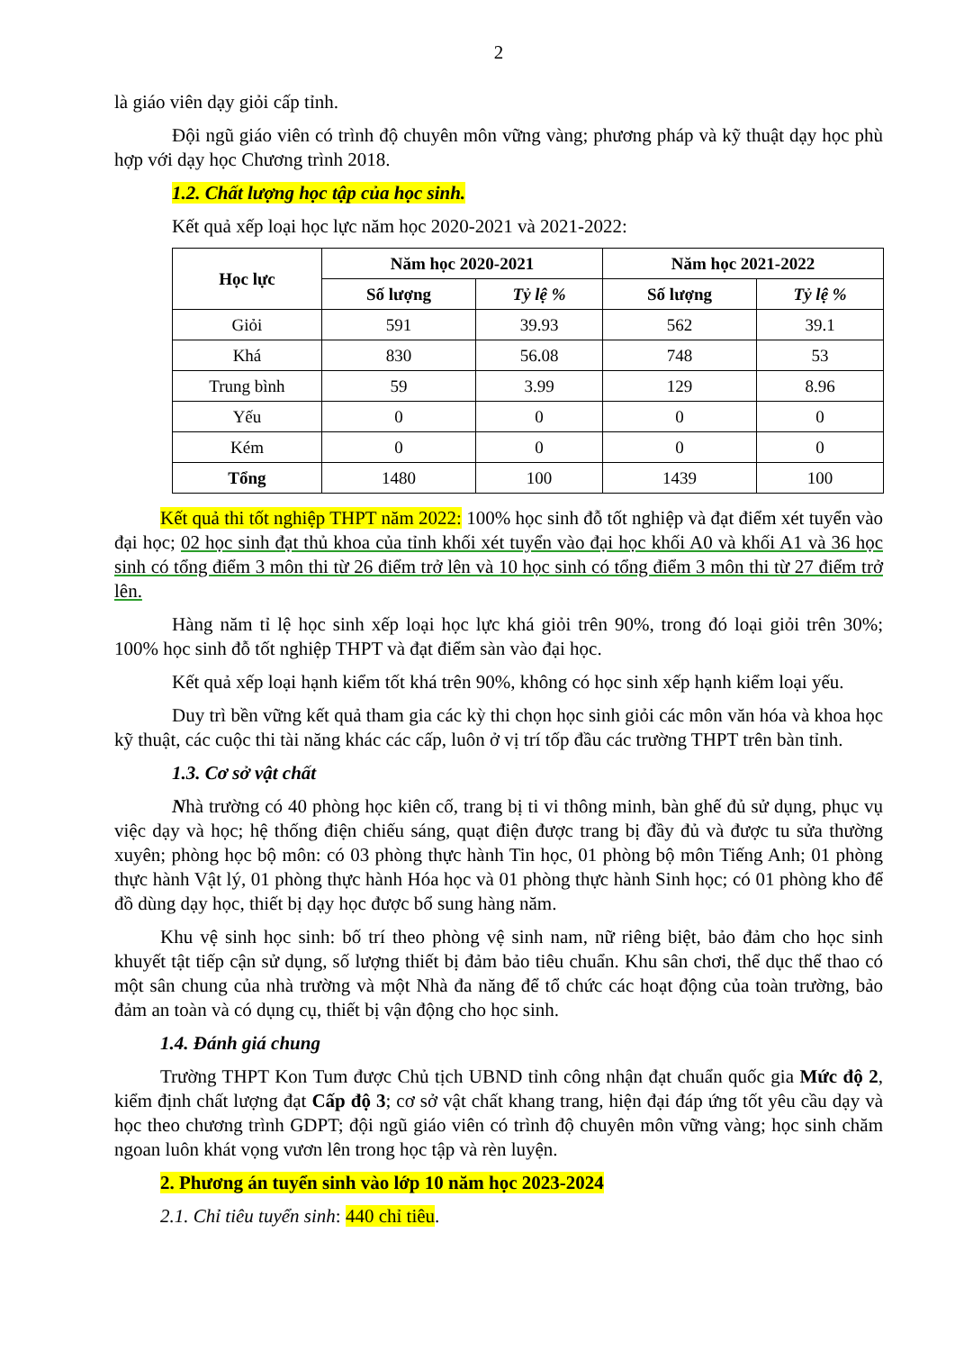2
là giáo viên dạy giỏi cấp tỉnh.
Đội ngũ giáo viên có trình độ chuyên môn vững vàng; phương pháp và kỹ thuật dạy học phù hợp với dạy học Chương trình 2018.
1.2. Chất lượng học tập của học sinh.
Kết quả xếp loại học lực năm học 2020-2021 và 2021-2022:
| Học lực | Năm học 2020-2021 | | Năm học 2021-2022 | |
| --- | --- | --- | --- | --- |
| | Số lượng | Tỷ lệ % | Số lượng | Tỷ lệ % |
| Giỏi | 591 | 39.93 | 562 | 39.1 |
| Khá | 830 | 56.08 | 748 | 53 |
| Trung bình | 59 | 3.99 | 129 | 8.96 |
| Yếu | 0 | 0 | 0 | 0 |
| Kém | 0 | 0 | 0 | 0 |
| Tổng | 1480 | 100 | 1439 | 100 |
Kết quả thi tốt nghiệp THPT năm 2022: 100% học sinh đỗ tốt nghiệp và đạt điểm xét tuyển vào đại học; 02 học sinh đạt thủ khoa của tỉnh khối xét tuyển vào đại học khối A0 và khối A1 và 36 học sinh có tổng điểm 3 môn thi từ 26 điểm trở lên và 10 học sinh có tổng điểm 3 môn thi từ 27 điểm trở lên.
Hàng năm tỉ lệ học sinh xếp loại học lực khá giỏi trên 90%, trong đó loại giỏi trên 30%; 100% học sinh đỗ tốt nghiệp THPT và đạt điểm sàn vào đại học.
Kết quả xếp loại hạnh kiểm tốt khá trên 90%, không có học sinh xếp hạnh kiểm loại yếu.
Duy trì bền vững kết quả tham gia các kỳ thi chọn học sinh giỏi các môn văn hóa và khoa học kỹ thuật, các cuộc thi tài năng khác các cấp, luôn ở vị trí tốp đầu các trường THPT trên bàn tỉnh.
1.3. Cơ sở vật chất
Nhà trường có 40 phòng học kiên cố, trang bị ti vi thông minh, bàn ghế đủ sử dụng, phục vụ việc dạy và học; hệ thống điện chiếu sáng, quạt điện được trang bị đầy đủ và được tu sửa thường xuyên; phòng học bộ môn: có 03 phòng thực hành Tin học, 01 phòng bộ môn Tiếng Anh; 01 phòng thực hành Vật lý, 01 phòng thực hành Hóa học và 01 phòng thực hành Sinh học; có 01 phòng kho để đồ dùng dạy học, thiết bị dạy học được bổ sung hàng năm.
Khu vệ sinh học sinh: bố trí theo phòng vệ sinh nam, nữ riêng biệt, bảo đảm cho học sinh khuyết tật tiếp cận sử dụng, số lượng thiết bị đảm bảo tiêu chuẩn. Khu sân chơi, thể dục thể thao có một sân chung của nhà trường và một Nhà đa năng để tổ chức các hoạt động của toàn trường, bảo đảm an toàn và có dụng cụ, thiết bị vận động cho học sinh.
1.4. Đánh giá chung
Trường THPT Kon Tum được Chủ tịch UBND tỉnh công nhận đạt chuẩn quốc gia Mức độ 2, kiểm định chất lượng đạt Cấp độ 3; cơ sở vật chất khang trang, hiện đại đáp ứng tốt yêu cầu dạy và học theo chương trình GDPT; đội ngũ giáo viên có trình độ chuyên môn vững vàng; học sinh chăm ngoan luôn khát vọng vươn lên trong học tập và rèn luyện.
2. Phương án tuyển sinh vào lớp 10 năm học 2023-2024
2.1. Chỉ tiêu tuyển sinh: 440 chỉ tiêu.